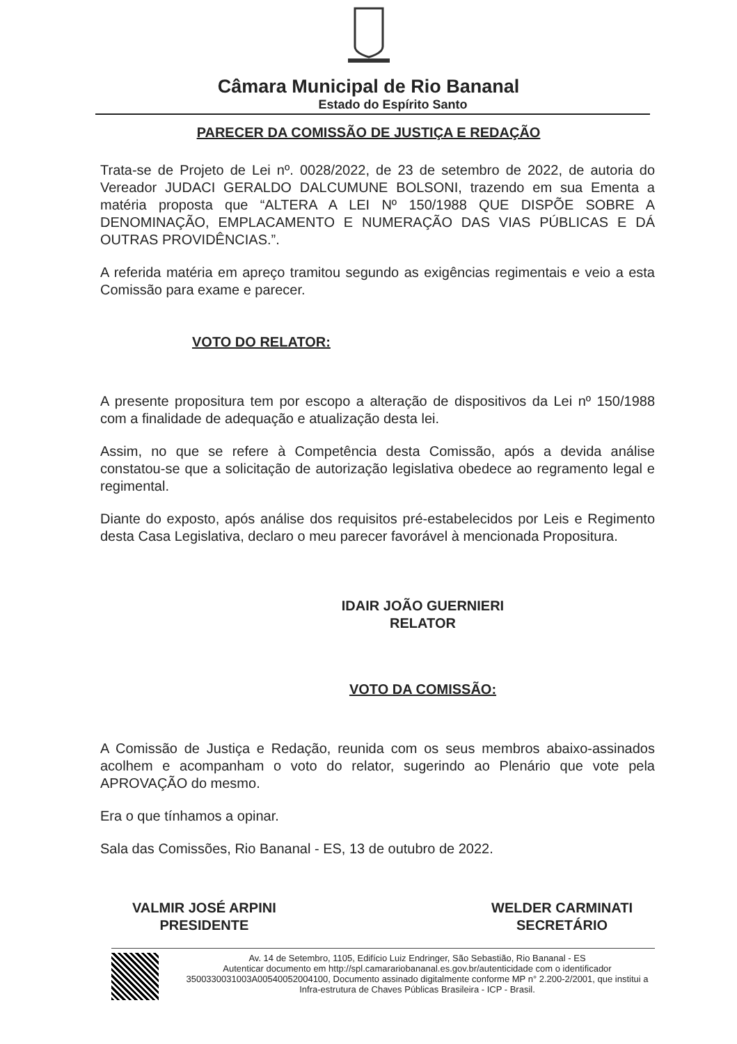Câmara Municipal de Rio Bananal
Estado do Espírito Santo
PARECER DA COMISSÃO DE JUSTIÇA E REDAÇÃO
Trata-se de Projeto de Lei nº. 0028/2022, de 23 de setembro de 2022, de autoria do Vereador JUDACI GERALDO DALCUMUNE BOLSONI, trazendo em sua Ementa a matéria proposta que “ALTERA A LEI Nº 150/1988 QUE DISPÕE SOBRE A DENOMINAÇÃO, EMPLACAMENTO E NUMERAÇÃO DAS VIAS PÚBLICAS E DÁ OUTRAS PROVIDÊNCIAS.”.
A referida matéria em apreço tramitou segundo as exigências regimentais e veio a esta Comissão para exame e parecer.
VOTO DO RELATOR:
A presente propositura tem por escopo a alteração de dispositivos da Lei nº 150/1988 com a finalidade de adequação e atualização desta lei.
Assim, no que se refere à Competência desta Comissão, após a devida análise constatou-se que a solicitação de autorização legislativa obedece ao regramento legal e regimental.
Diante do exposto, após análise dos requisitos pré-estabelecidos por Leis e Regimento desta Casa Legislativa, declaro o meu parecer favorável à mencionada Propositura.
IDAIR JOÃO GUERNIERI
RELATOR
VOTO DA COMISSÃO:
A Comissão de Justiça e Redação, reunida com os seus membros abaixo-assinados acolhem e acompanham o voto do relator, sugerindo ao Plenário que vote pela APROVAÇÃO do mesmo.
Era o que tínhamos a opinar.
Sala das Comissões, Rio Bananal - ES, 13 de outubro de 2022.
VALMIR JOSÉ ARPINI
PRESIDENTE
WELDER CARMINATI
SECRETÁRIO
Av. 14 de Setembro, 1105, Edifício Luiz Endringer, São Sebastião, Rio Bananal - ES
Autenticar documento em http://spl.camarariobananal.es.gov.br/autenticidade com o identificador 3500330031003A0054005200410​0, Documento assinado digitalmente conforme MP n° 2.200-2/2001, que institui a Infra-estrutura de Chaves Públicas Brasileira - ICP - Brasil.